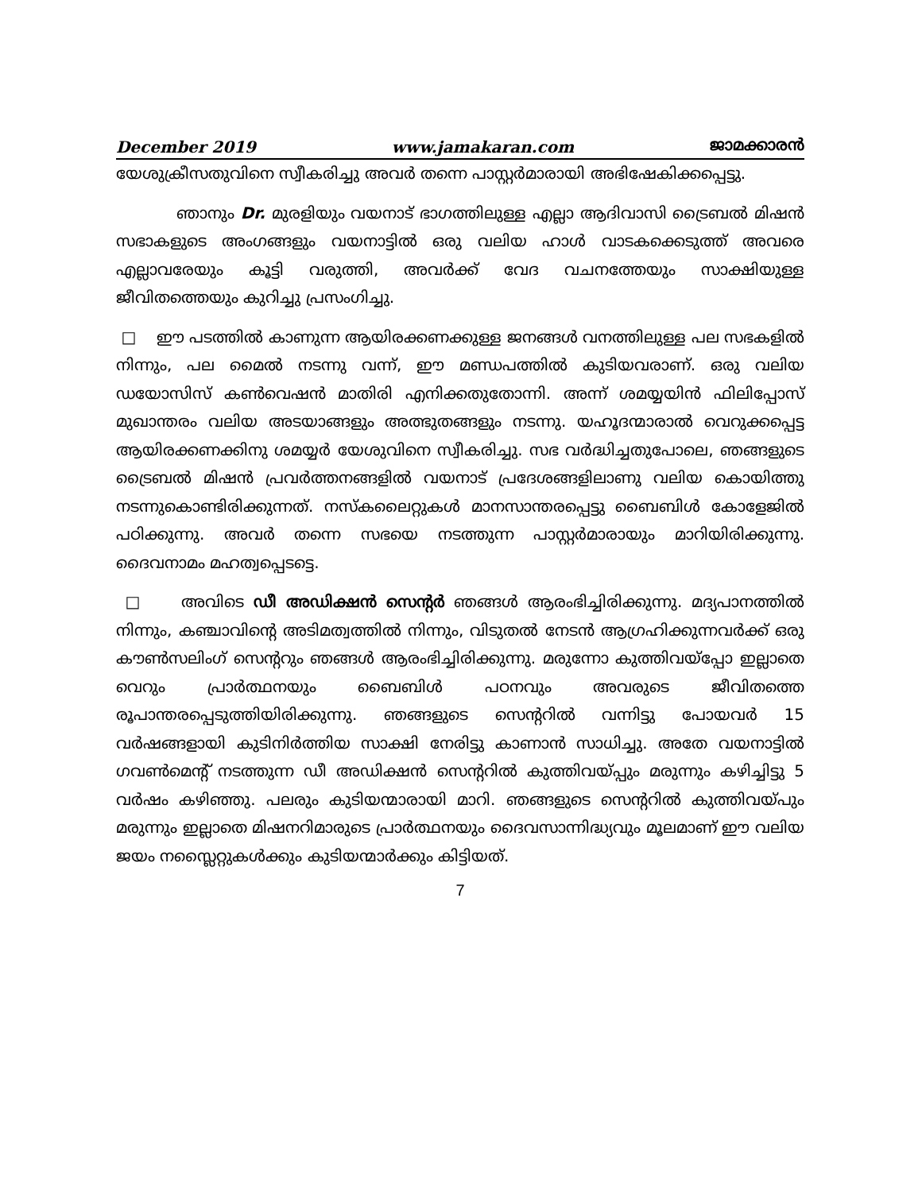December 2019 www.jamakaran.com ജാമക്കാരൻ
യേശുക്രീസതുവിനെ സ്വീകരിച്ചു അവർ തന്നെ പാസ്റ്റർമാരായി അഭിഷേകിക്കപ്പെട്ടു.
ഞാനും Dr. മുരളിയും വയനാട് ഭാഗത്തിലുള്ള എല്ലാ ആദിവാസി ട്രൈബൽ മിഷൻ സഭാകളുടെ അംഗങ്ങളും വയനാട്ടിൽ ഒരു വലിയ ഹാൾ വാടകക്കെടുത്ത് അവരെ എല്ലാവരേയും കൂട്ടി വരുത്തി, അവർക്ക് വേദ വചനത്തേയും സാക്ഷിയുള്ള ജീവിതത്തെയും കുറിച്ചു പ്രസംഗിച്ചു.
□ ഈ പടത്തിൽ കാണുന്ന ആയിരക്കണക്കുള്ള ജനങ്ങൾ വനത്തിലുള്ള പല സഭകളിൽ നിന്നും, പല മൈൽ നടന്നു വന്ന്, ഈ മണ്ഡപത്തിൽ കുടിയവരാണ്. ഒരു വലിയ ഡയോസിസ് കൺവെഷൻ മാതിരി എനിക്കതുതോന്നി. അന്ന് ശമയ്യയിൻ ഫിലിപ്പോസ് മുഖാന്തരം വലിയ അടയാങ്ങളും അത്ഭുതങ്ങളും നടന്നു. യഹൂദന്മാരാൽ വെറുക്കപ്പെട്ട ആയിരക്കണക്കിനു ശമയ്യർ യേശുവിനെ സ്വീകരിച്ചു. സഭ വർദ്ധിച്ചതുപോലെ, ഞങ്ങളുടെ ട്രൈബൽ മിഷൻ പ്രവർത്തനങ്ങളിൽ വയനാട് പ്രദേശങ്ങളിലാണു വലിയ കൊയിത്തു നടന്നുകൊണ്ടിരിക്കുന്നത്. നസ്കലൈറ്റുകൾ മാനസാന്തരപ്പെട്ടു ബൈബിൾ കോളേജിൽ പഠിക്കുന്നു. അവർ തന്നെ സഭയെ നടത്തുന്ന പാസ്റ്റർമാരായും മാറിയിരിക്കുന്നു. ദൈവനാമം മഹത്വപ്പെടട്ടെ.
□ അവിടെ ഡീ അഡിക്ഷൻ സെന്റർ ഞങ്ങൾ ആരംഭിച്ചിരിക്കുന്നു. മദ്യപാനത്തിൽ നിന്നും, കഞ്ചാവിന്റെ അടിമത്വത്തിൽ നിന്നും, വിടുതൽ നേടൻ ആഗ്രഹിക്കുന്നവർക്ക് ഒരു കൗൺസലിംഗ് സെന്ററും ഞങ്ങൾ ആരംഭിച്ചിരിക്കുന്നു. മരുന്നോ കുത്തിവയ്പ്പോ ഇല്ലാതെ വെറും പ്രാർത്ഥനയും ബൈബിൾ പഠനവും അവരുടെ ജീവിതത്തെ രൂപാന്തരപ്പെടുത്തിയിരിക്കുന്നു. ഞങ്ങളുടെ സെന്ററിൽ വന്നിട്ടു പോയവർ 15 വർഷങ്ങളായി കുടിനിർത്തിയ സാക്ഷി നേരിട്ടു കാണാൻ സാധിച്ചു. അതേ വയനാട്ടിൽ ഗവൺമെന്റ് നടത്തുന്ന ഡീ അഡിക്ഷൻ സെന്ററിൽ കുത്തിവയ്പ്പും മരുന്നും കഴിച്ചിട്ടു 5 വർഷം കഴിഞ്ഞു. പലരും കുടിയന്മാരായി മാറി. ഞങ്ങളുടെ സെന്ററിൽ കുത്തിവയ്പും മരുന്നും ഇല്ലാതെ മിഷനറിമാരുടെ പ്രാർത്ഥനയും ദൈവസാന്നിദ്ധ്യവും മൂലമാണ് ഈ വലിയ ജയം നസ്ലൈറ്റുകൾക്കും കുടിയന്മാർക്കും കിട്ടിയത്.
7